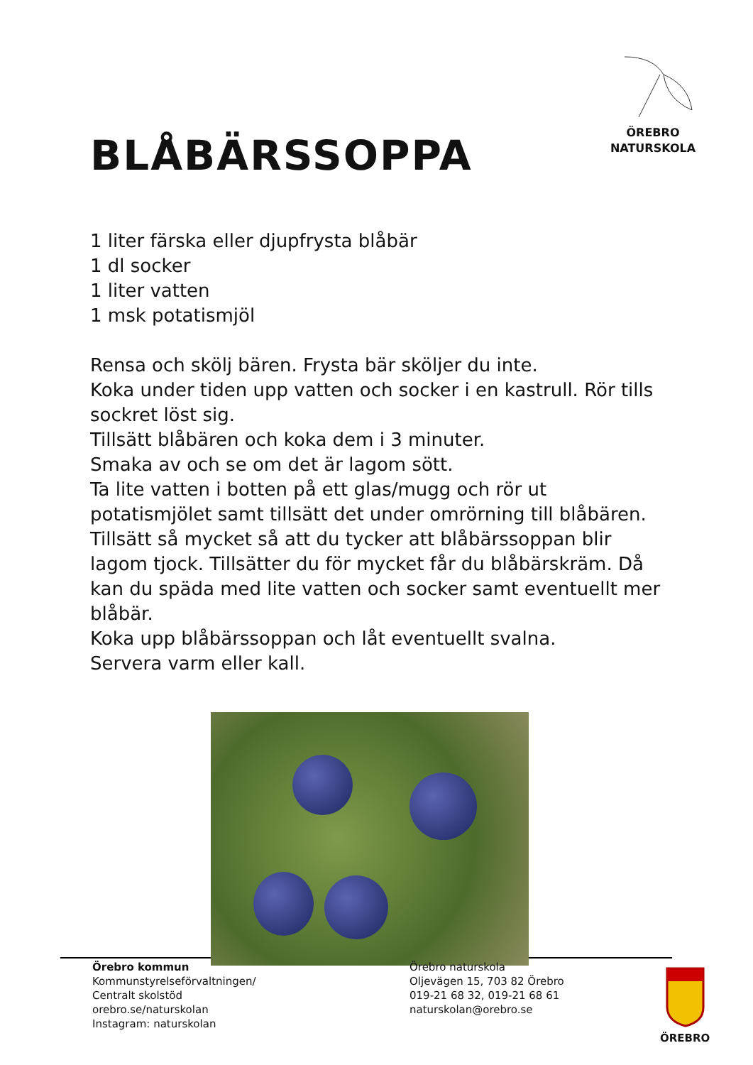ÖREBRO
NATURSKOLA
BLÅBÄRSSOPPA
1 liter färska eller djupfrysta blåbär
1 dl socker
1 liter vatten
1 msk potatismjöl
Rensa och skölj bären. Frysta bär sköljer du inte.
Koka under tiden upp vatten och socker i en kastrull. Rör tills sockret löst sig.
Tillsätt blåbären och koka dem i 3 minuter.
Smaka av och se om det är lagom sött.
Ta lite vatten i botten på ett glas/mugg och rör ut potatismjölet samt tillsätt det under omrörning till blåbären. Tillsätt så mycket så att du tycker att blåbärssoppan blir lagom tjock. Tillsätter du för mycket får du blåbärskräm. Då kan du späda med lite vatten och socker samt eventuellt mer blåbär.
Koka upp blåbärssoppan och låt eventuellt svalna.
Servera varm eller kall.
Örebro kommun
Kommunstyrelseförvaltningen/
Centralt skolstöd
orebro.se/naturskolan
Instagram: naturskolan
Örebro naturskola
Oljevägen 15, 703 82 Örebro
019-21 68 32, 019-21 68 61
naturskolan@orebro.se
ÖREBRO